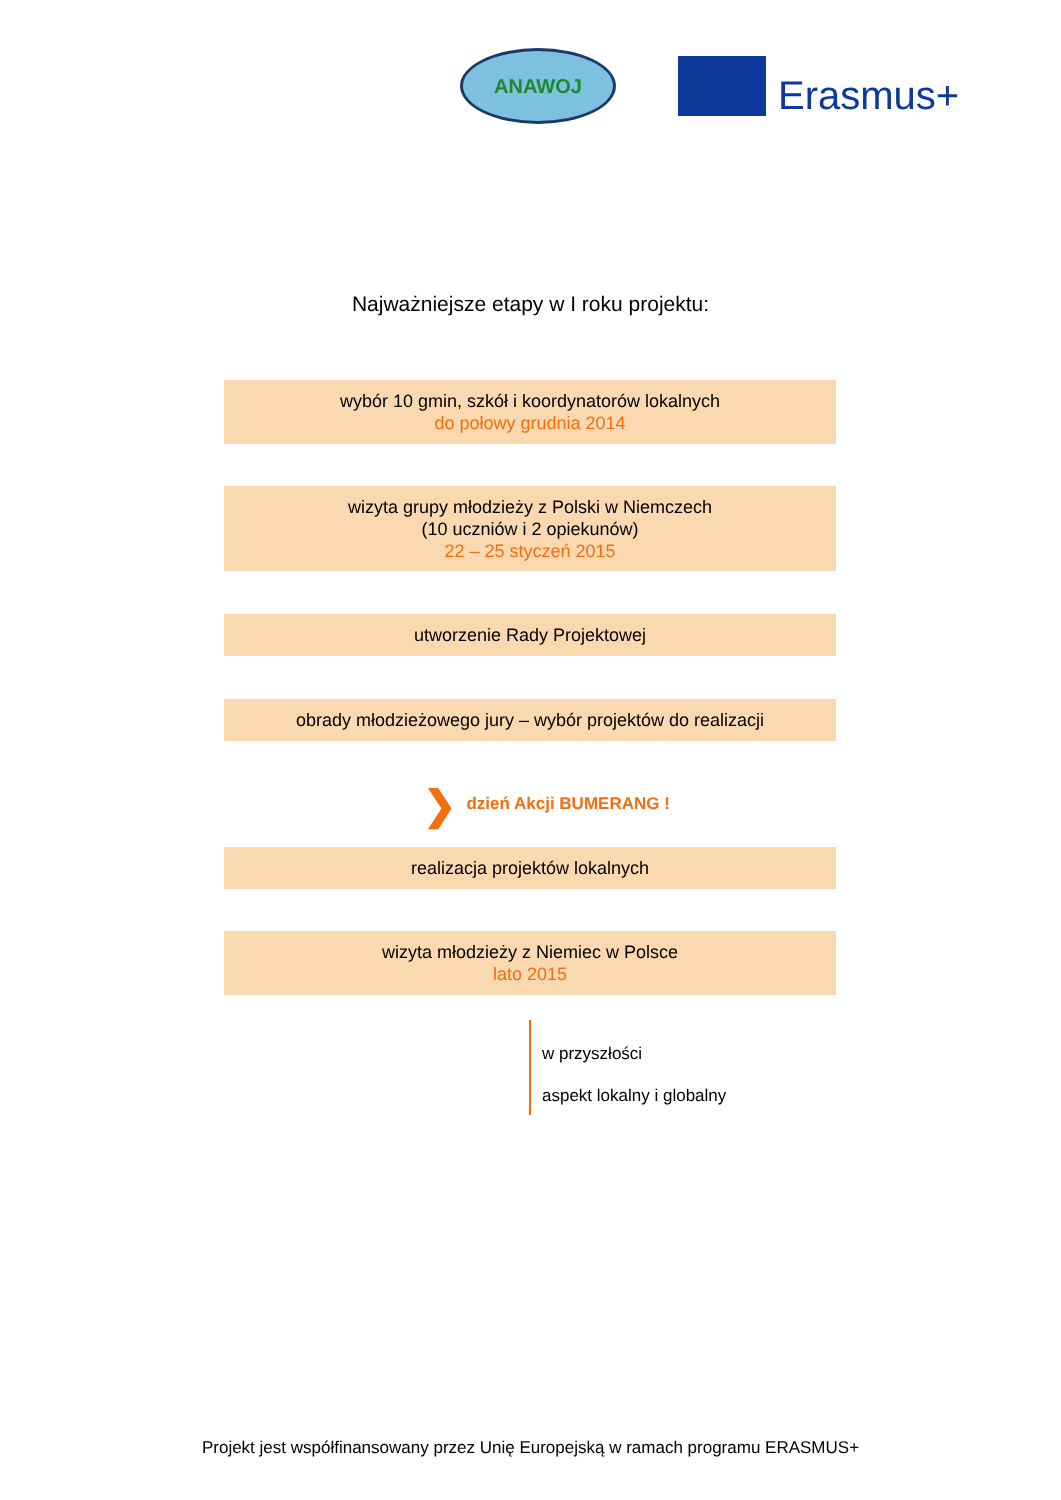ANAWOJ
Erasmus+
Najważniejsze etapy w I roku projektu:
wybór 10 gmin, szkół i koordynatorów lokalnych
do połowy grudnia 2014
wizyta grupy młodzieży z Polski w Niemczech
(10 uczniów i 2 opiekunów)
22 – 25 styczeń 2015
utworzenie Rady Projektowej
obrady młodzieżowego jury – wybór projektów do realizacji
❯ dzień Akcji BUMERANG !
realizacja projektów lokalnych
wizyta młodzieży z Niemiec w Polsce
lato 2015
w przyszłości
aspekt lokalny i globalny
Projekt jest współfinansowany przez Unię Europejską w ramach programu ERASMUS+